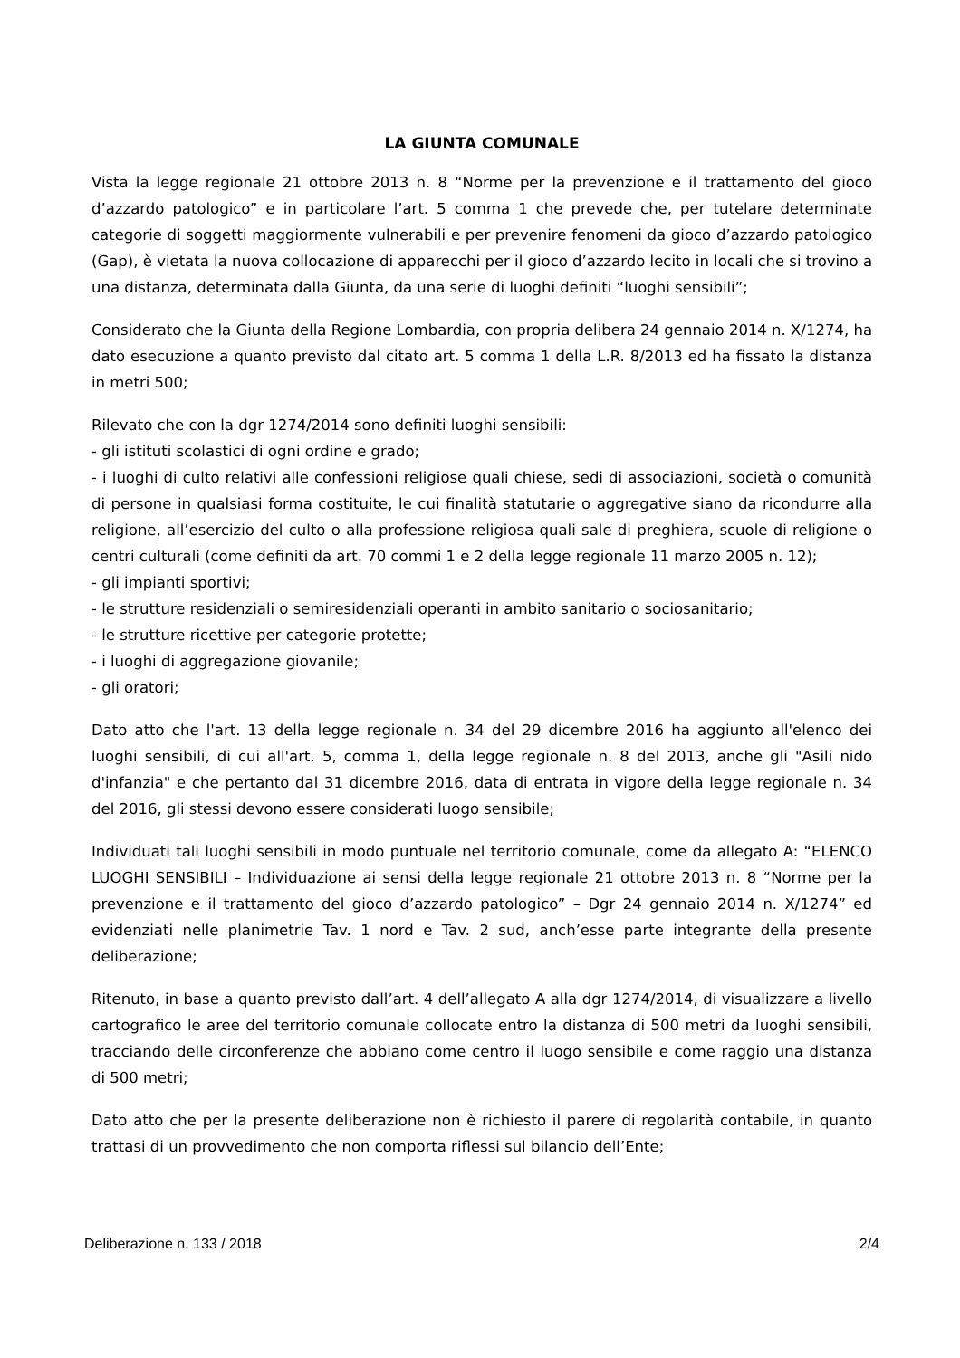LA GIUNTA COMUNALE
Vista la legge regionale 21 ottobre 2013 n. 8 “Norme per la prevenzione e il trattamento del gioco d’azzardo patologico” e in particolare l’art. 5 comma 1 che prevede che, per tutelare determinate categorie di soggetti maggiormente vulnerabili e per prevenire fenomeni da gioco d’azzardo patologico (Gap), è vietata la nuova collocazione di apparecchi per il gioco d’azzardo lecito in locali che si trovino a una distanza, determinata dalla Giunta, da una serie di luoghi definiti “luoghi sensibili”;
Considerato che la Giunta della Regione Lombardia, con propria delibera 24 gennaio 2014 n. X/1274, ha dato esecuzione a quanto previsto dal citato art. 5 comma 1 della L.R. 8/2013 ed ha fissato la distanza in metri 500;
Rilevato che con la dgr 1274/2014 sono definiti luoghi sensibili:
- gli istituti scolastici di ogni ordine e grado;
- i luoghi di culto relativi alle confessioni religiose quali chiese, sedi di associazioni, società o comunità di persone in qualsiasi forma costituite, le cui finalità statutarie o aggregative siano da ricondurre alla religione, all’esercizio del culto o alla professione religiosa quali sale di preghiera, scuole di religione o centri culturali (come definiti da art. 70 commi 1 e 2 della legge regionale 11 marzo 2005 n. 12);
- gli impianti sportivi;
- le strutture residenziali o semiresidenziali operanti in ambito sanitario o sociosanitario;
- le strutture ricettive per categorie protette;
- i luoghi di aggregazione giovanile;
- gli oratori;
Dato atto che l'art. 13 della legge regionale n. 34 del 29 dicembre 2016 ha aggiunto all'elenco dei luoghi sensibili, di cui all'art. 5, comma 1, della legge regionale n. 8 del 2013, anche gli "Asili nido d'infanzia" e che pertanto dal 31 dicembre 2016, data di entrata in vigore della legge regionale n. 34 del 2016, gli stessi devono essere considerati luogo sensibile;
Individuati tali luoghi sensibili in modo puntuale nel territorio comunale, come da allegato A: “ELENCO LUOGHI SENSIBILI – Individuazione ai sensi della legge regionale 21 ottobre 2013 n. 8 “Norme per la prevenzione e il trattamento del gioco d’azzardo patologico” – Dgr 24 gennaio 2014 n. X/1274” ed evidenziati nelle planimetrie Tav. 1 nord e Tav. 2 sud, anch’esse parte integrante della presente deliberazione;
Ritenuto, in base a quanto previsto dall’art. 4 dell’allegato A alla dgr 1274/2014, di visualizzare a livello cartografico le aree del territorio comunale collocate entro la distanza di 500 metri da luoghi sensibili, tracciando delle circonferenze che abbiano come centro il luogo sensibile e come raggio una distanza di 500 metri;
Dato atto che per la presente deliberazione non è richiesto il parere di regolarità contabile, in quanto trattasi di un provvedimento che non comporta riflessi sul bilancio dell’Ente;
Deliberazione n. 133 / 2018 2/4